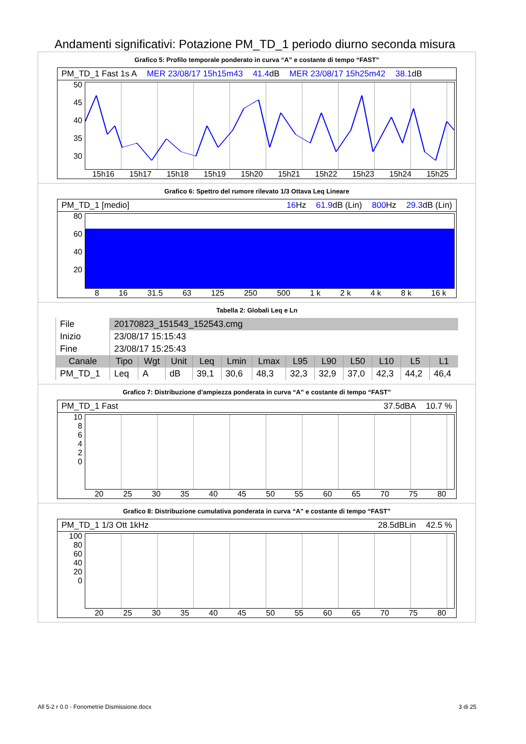Andamenti significativi: Potazione PM_TD_1 periodo diurno seconda misura
Grafico 5: Profilo temporale ponderato in curva “A” e costante di tempo “FAST”
PM_TD_1 Fast 1s A MER 23/08/17 15h15m43 41.4dB MER 23/08/17 15h25m42 38.1dB
50
45
40
35
30
15h16 15h17 15h18 15h19 15h20 15h21 15h22 15h23 15h24 15h25
Grafico 6: Spettro del rumore rilevato 1/3 Ottava Leq Lineare
PM_TD_1 [medio] 16 Hz 61.9dB (Lin) 800 Hz 29.3dB (Lin)
80
60
40
20
8 16 31.5 63 125 250 500 1 k 2 k 4 k 8 k 16 k
Tabella 2: Globali Leq e Ln
| File | 20170823_151543_152543.cmg | | | | | | | | | | | |
| Inizio | 23/08/17 15:15:43 | | | | | | | | | | | |
| Fine | 23/08/17 15:25:43 | | | | | | | | | | | |
| Canale | Tipo | Wgt | Unit | Leq | Lmin | Lmax | L95 | L90 | L50 | L10 | L5 | L1 |
| PM_TD_1 | Leq | A | dB | 39,1 | 30,6 | 48,3 | 32,3 | 32,9 | 37,0 | 42,3 | 44,2 | 46,4 |
Grafico 7: Distribuzione d’ampiezza ponderata in curva “A” e costante di tempo “FAST”
PM_TD_1 Fast 37.5dBA 10.7 %
10
8
6
4
2
0
20 25 30 35 40 45 50 55 60 65 70 75 80
Grafico 8: Distribuzione cumulativa ponderata in curva “A” e costante di tempo “FAST”
PM_TD_1 1/3 Ott 1kHz 28.5dBLin 42.5 %
100
80
60
40
20
0
20 25 30 35 40 45 50 55 60 65 70 75 80
All 5-2 r 0.0 - Fonometrie Dismissione.docx 3 di 25